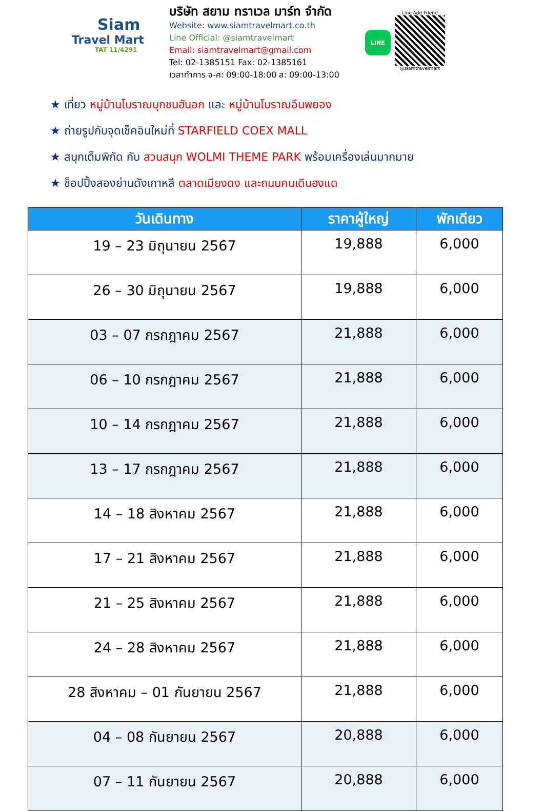Siam
Travel Mart
TAT 11/4291
บริษัท สยาม ทราเวล มาร์ท จำกัด
Website: www.siamtravelmart.co.th
Line Official: @siamtravelmart
Email: siamtravelmart@gmail.com
Tel: 02-1385151 Fax: 02-1385161
เวลาทำการ จ-ศ: 09:00-18:00 ส: 09:00-13:00
LINE
Line Add Friend
@siamtravelmart
★ เที่ยว หมู่บ้านโบราณบุกชนฮันอก และ หมู่บ้านโบราณอึนพยอง
★ ถ่ายรูปกับจุดเช็คอินใหม่ที่ STARFIELD COEX MALL
★ สนุกเต็มพิกัด กับ สวนสนุก WOLMI THEME PARK พร้อมเครื่องเล่นมากมาย
★ ช็อปปิ้งสองย่านดังเกาหลี ตลาดเมียงดง และถนนคนเดินฮงแด
| วันเดินทาง | ราคาผู้ใหญ่ | พักเดียว |
| --- | --- | --- |
| 19 – 23 มิถุนายน 2567 | 19,888 | 6,000 |
| 26 – 30 มิถุนายน 2567 | 19,888 | 6,000 |
| 03 – 07 กรกฎาคม 2567 | 21,888 | 6,000 |
| 06 – 10 กรกฎาคม 2567 | 21,888 | 6,000 |
| 10 – 14 กรกฎาคม 2567 | 21,888 | 6,000 |
| 13 – 17 กรกฎาคม 2567 | 21,888 | 6,000 |
| 14 – 18 สิงหาคม 2567 | 21,888 | 6,000 |
| 17 – 21 สิงหาคม 2567 | 21,888 | 6,000 |
| 21 – 25 สิงหาคม 2567 | 21,888 | 6,000 |
| 24 – 28 สิงหาคม 2567 | 21,888 | 6,000 |
| 28 สิงหาคม – 01 กันยายน 2567 | 21,888 | 6,000 |
| 04 – 08 กันยายน 2567 | 20,888 | 6,000 |
| 07 – 11 กันยายน 2567 | 20,888 | 6,000 |